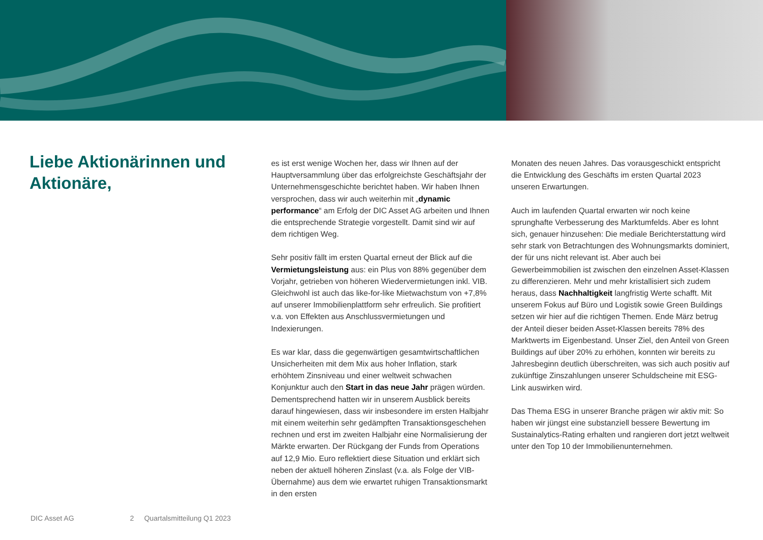Liebe Aktionärinnen und Aktionäre,
es ist erst wenige Wochen her, dass wir Ihnen auf der Hauptversammlung über das erfolgreichste Geschäftsjahr der Unternehmensgeschichte berichtet haben. Wir haben Ihnen versprochen, dass wir auch weiterhin mit „dynamic performance“ am Erfolg der DIC Asset AG arbeiten und Ihnen die entsprechende Strategie vorgestellt. Damit sind wir auf dem richtigen Weg.
Sehr positiv fällt im ersten Quartal erneut der Blick auf die Vermietungsleistung aus: ein Plus von 88% gegenüber dem Vorjahr, getrieben von höheren Wiedervermietungen inkl. VIB. Gleichwohl ist auch das like-for-like Mietwachstum von +7,8% auf unserer Immobilienplattform sehr erfreulich. Sie profitiert v.a. von Effekten aus Anschlussvermietungen und Indexierungen.
Es war klar, dass die gegenwärtigen gesamtwirtschaftlichen Unsicherheiten mit dem Mix aus hoher Inflation, stark erhöhtem Zinsniveau und einer weltweit schwachen Konjunktur auch den Start in das neue Jahr prägen würden. Dementsprechend hatten wir in unserem Ausblick bereits darauf hingewiesen, dass wir insbesondere im ersten Halbjahr mit einem weiterhin sehr gedämpften Transaktionsgeschehen rechnen und erst im zweiten Halbjahr eine Normalisierung der Märkte erwarten. Der Rückgang der Funds from Operations auf 12,9 Mio. Euro reflektiert diese Situation und erklärt sich neben der aktuell höheren Zinslast (v.a. als Folge der VIB-Übernahme) aus dem wie erwartet ruhigen Transaktionsmarkt in den ersten
Monaten des neuen Jahres. Das vorausgeschickt entspricht die Entwicklung des Geschäfts im ersten Quartal 2023 unseren Erwartungen.
Auch im laufenden Quartal erwarten wir noch keine sprunghafte Verbesserung des Marktumfelds. Aber es lohnt sich, genauer hinzusehen: Die mediale Berichterstattung wird sehr stark von Betrachtungen des Wohnungsmarkts dominiert, der für uns nicht relevant ist. Aber auch bei Gewerbeimmobilien ist zwischen den einzelnen Asset-Klassen zu differenzieren. Mehr und mehr kristallisiert sich zudem heraus, dass Nachhaltigkeit langfristig Werte schafft. Mit unserem Fokus auf Büro und Logistik sowie Green Buildings setzen wir hier auf die richtigen Themen. Ende März betrug der Anteil dieser beiden Asset-Klassen bereits 78% des Marktwerts im Eigenbestand. Unser Ziel, den Anteil von Green Buildings auf über 20% zu erhöhen, konnten wir bereits zu Jahresbeginn deutlich überschreiten, was sich auch positiv auf zukünftige Zinszahlungen unserer Schuldscheine mit ESG-Link auswirken wird.
Das Thema ESG in unserer Branche prägen wir aktiv mit: So haben wir jüngst eine substanziell bessere Bewertung im Sustainalytics-Rating erhalten und rangieren dort jetzt weltweit unter den Top 10 der Immobilienunternehmen.
DIC Asset AG 2 Quartalsmitteilung Q1 2023